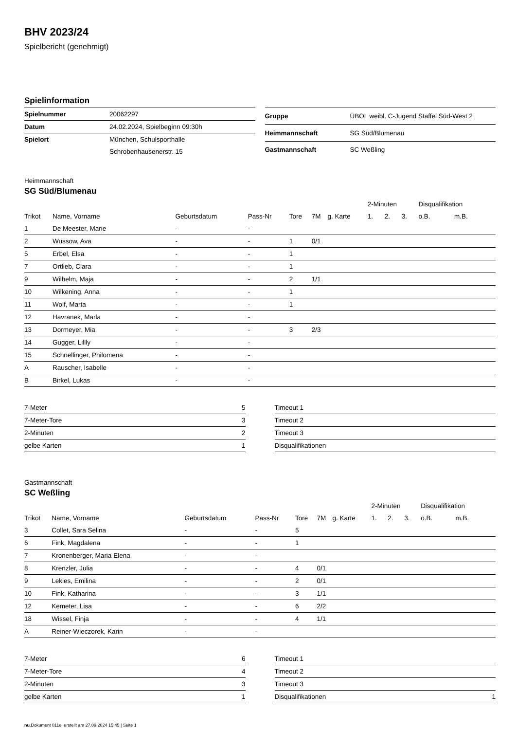BHV 2023/24
Spielbericht (genehmigt)
Spielinformation
| Spielnummer | 20062297 |
| Datum | 24.02.2024, Spielbeginn 09:30h |
| Spielort | München, Schulsporthalle |
| | Schrobenhausenerstr. 15 |
| Gruppe | ÜBOL weibl. C-Jugend Staffel Süd-West 2 |
| Heimmannschaft | SG Süd/Blumenau |
| Gastmannschaft | SC Weßling |
Heimmannschaft
SG Süd/Blumenau
| | | | | | | | 2-Minuten | | | Disqualifikation | |
| --- | --- | --- | --- | --- | --- | --- | --- | --- | --- | --- | --- |
| Trikot | Name, Vorname | Geburtsdatum | Pass-Nr | Tore | 7M | g. Karte | 1. | 2. | 3. | o.B. | m.B. |
| 1 | De Meester, Marie | - | - | | | | | | | | |
| 2 | Wussow, Ava | - | - | 1 | 0/1 | | | | | | |
| 5 | Erbel, Elsa | - | - | 1 | | | | | | | |
| 7 | Ortlieb, Clara | - | - | 1 | | | | | | | |
| 9 | Wilhelm, Maja | - | - | 2 | 1/1 | | | | | | |
| 10 | Wilkening, Anna | - | - | 1 | | | | | | | |
| 11 | Wolf, Marta | - | - | 1 | | | | | | | |
| 12 | Havranek, Marla | - | - | | | | | | | | |
| 13 | Dormeyer, Mia | - | - | 3 | 2/3 | | | | | | |
| 14 | Gugger, Lillly | - | - | | | | | | | | |
| 15 | Schnellinger, Philomena | - | - | | | | | | | | |
| A | Rauscher, Isabelle | - | - | | | | | | | | |
| B | Birkel, Lukas | - | - | | | | | | | | |
| 7-Meter | 5 |
| 7-Meter-Tore | 3 |
| 2-Minuten | 2 |
| gelbe Karten | 1 |
| Timeout 1 | |
| Timeout 2 | |
| Timeout 3 | |
| Disqualifikationen | |
Gastmannschaft
SC Weßling
| | | | | | | | 2-Minuten | | | Disqualifikation | |
| --- | --- | --- | --- | --- | --- | --- | --- | --- | --- | --- | --- |
| Trikot | Name, Vorname | Geburtsdatum | Pass-Nr | Tore | 7M | g. Karte | 1. | 2. | 3. | o.B. | m.B. |
| 3 | Collet, Sara Selina | - | - | 5 | | | | | | | |
| 6 | Fink, Magdalena | - | - | 1 | | | | | | | |
| 7 | Kronenberger, Maria Elena | - | - | | | | | | | | |
| 8 | Krenzler, Julia | - | - | 4 | 0/1 | | | | | | |
| 9 | Lekies, Emilina | - | - | 2 | 0/1 | | | | | | |
| 10 | Fink, Katharina | - | - | 3 | 1/1 | | | | | | |
| 12 | Kemeter, Lisa | - | - | 6 | 2/2 | | | | | | |
| 18 | Wissel, Finja | - | - | 4 | 1/1 | | | | | | |
| A | Reiner-Wieczorek, Karin | - | - | | | | | | | | |
| 7-Meter | 6 |
| 7-Meter-Tore | 4 |
| 2-Minuten | 3 |
| gelbe Karten | 1 |
| Timeout 1 | |
| Timeout 2 | |
| Timeout 3 | |
| Disqualifikationen | 1 |
nu.Dokument 011e, erstellt am 27.09.2024 15:45 | Seite 1